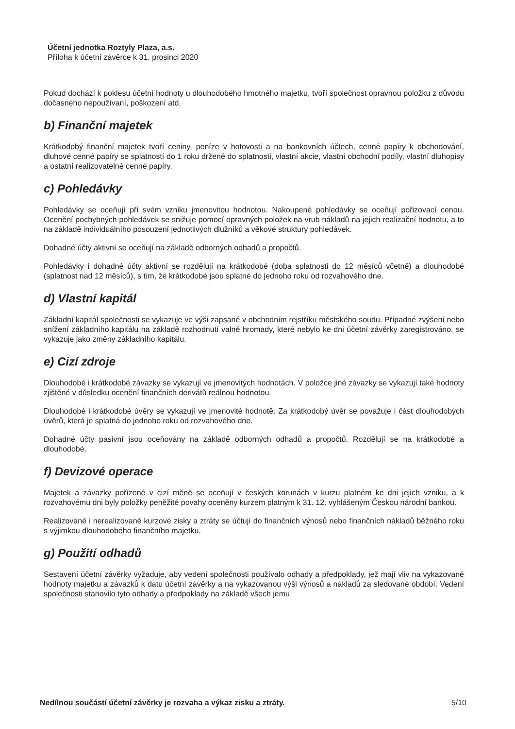Účetní jednotka Roztyly Plaza, a.s.
Příloha k účetní závěrce k 31. prosinci 2020
Pokud dochází k poklesu účetní hodnoty u dlouhodobého hmotného majetku, tvoří společnost opravnou položku z důvodu dočasného nepoužívaní, poškození atd.
b) Finanční majetek
Krátkodobý finanční majetek tvoří ceniny, peníze v hotovosti a na bankovních účtech, cenné papíry k obchodování, dluhové cenné papíry se splatností do 1 roku držené do splatnosti, vlastní akcie, vlastní obchodní podíly, vlastní dluhopisy a ostatní realizovatelné cenné papíry.
c) Pohledávky
Pohledávky se oceňují při svém vzniku jmenovitou hodnotou. Nakoupené pohledávky se oceňují pořizovací cenou. Ocenění pochybných pohledávek se snižuje pomocí opravných položek na vrub nákladů na jejich realizační hodnotu, a to na základě individuálního posouzení jednotlivých dlužníků a věkové struktury pohledávek.
Dohadné účty aktivní se oceňují na základě odborných odhadů a propočtů.
Pohledávky i dohadné účty aktivní se rozdělují na krátkodobé (doba splatnosti do 12 měsíců včetně) a dlouhodobé (splatnost nad 12 měsíců), s tím, že krátkodobé jsou splatné do jednoho roku od rozvahového dne.
d) Vlastní kapitál
Základní kapitál společnosti se vykazuje ve výši zapsané v obchodním rejstříku městského soudu. Případné zvýšení nebo snížení základního kapitálu na základě rozhodnutí valné hromady, které nebylo ke dni účetní závěrky zaregistrováno, se vykazuje jako změny základního kapitálu.
e) Cizí zdroje
Dlouhodobé i krátkodobé závazky se vykazují ve jmenovitých hodnotách. V položce jiné závazky se vykazují také hodnoty zjištěné v důsledku ocenění finančních derivátů reálnou hodnotou.
Dlouhodobé i krátkodobé úvěry se vykazují ve jmenovité hodnotě. Za krátkodobý úvěr se považuje i část dlouhodobých úvěrů, která je splatná do jednoho roku od rozvahového dne.
Dohadné účty pasivní jsou oceňovány na základě odborných odhadů a propočtů. Rozdělují se na krátkodobé a dlouhodobé.
f) Devizové operace
Majetek a závazky pořízené v cizí měně se oceňují v českých korunách v kurzu platném ke dni jejich vzniku, a k rozvahovému dni byly položky peněžité povahy oceněny kurzem platným k 31. 12. vyhlášeným Českou národní bankou.
Realizované i nerealizované kurzové zisky a ztráty se účtují do finančních výnosů nebo finančních nákladů běžného roku s výjimkou dlouhodobého finančního majetku.
g) Použití odhadů
Sestavení účetní závěrky vyžaduje, aby vedení společnosti používalo odhady a předpoklady, jež mají vliv na vykazované hodnoty majetku a závazků k datu účetní závěrky a na vykazovanou výši výnosů a nákladů za sledované období. Vedení společnosti stanovilo tyto odhady a předpoklady na základě všech jemu
Nedílnou součástí účetní závěrky je rozvaha a výkaz zisku a ztráty. 5/10